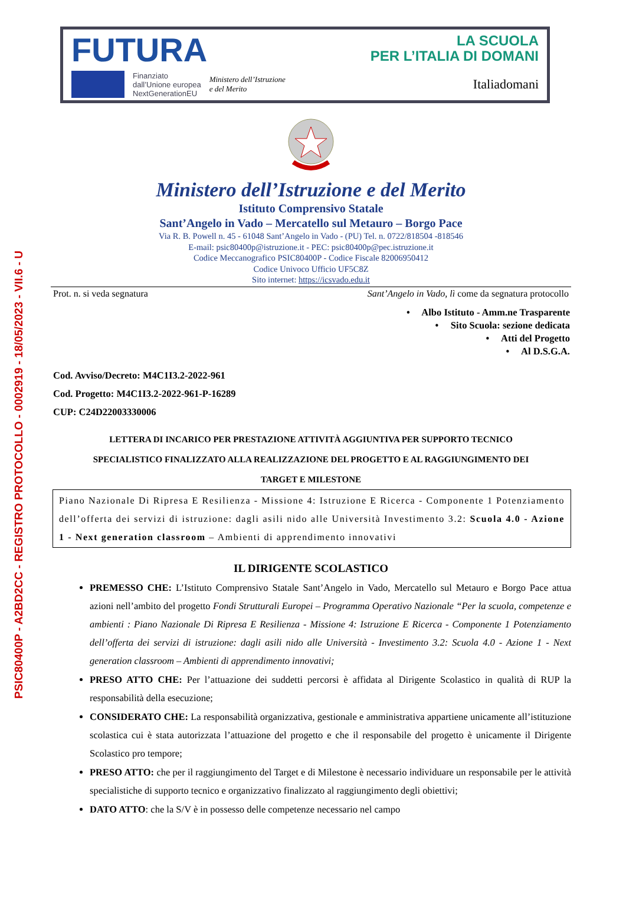PSIC80400P - A2BD2CC - REGISTRO PROTOCOLLO - 0002919 - 18/05/2023 - VII.6 - U
FUTURA
LA SCUOLA
PER L’ITALIA DI DOMANI
Finanziato
dall’Unione europea
NextGenerationEU
Ministero dell’Istruzione
e del Merito
Italiadomani
Ministero dell’Istruzione e del Merito
Istituto Comprensivo Statale
Sant’Angelo in Vado – Mercatello sul Metauro – Borgo Pace
Via R. B. Powell n. 45 - 61048 Sant’Angelo in Vado - (PU) Tel. n. 0722/818504 -818546
E-mail: psic80400p@istruzione.it - PEC: psic80400p@pec.istruzione.it
Codice Meccanografico PSIC80400P - Codice Fiscale 82006950412
Codice Univoco Ufficio UF5C8Z
Sito internet: https://icsvado.edu.it
Prot. n. si veda segnatura Sant’Angelo in Vado, lì come da segnatura protocollo
• Albo Istituto - Amm.ne Trasparente
• Sito Scuola: sezione dedicata
• Atti del Progetto
• Al D.S.G.A.
Cod. Avviso/Decreto: M4C1I3.2-2022-961
Cod. Progetto: M4C1I3.2-2022-961-P-16289
CUP: C24D22003330006
LETTERA DI INCARICO PER PRESTAZIONE ATTIVITÀ AGGIUNTIVA PER SUPPORTO TECNICO
SPECIALISTICO FINALIZZATO ALLA REALIZZAZIONE DEL PROGETTO E AL RAGGIUNGIMENTO DEI
TARGET E MILESTONE
Piano Nazionale Di Ripresa E Resilienza - Missione 4: Istruzione E Ricerca - Componente 1 Potenziamento dell’offerta dei servizi di istruzione: dagli asili nido alle Università Investimento 3.2: Scuola 4.0 - Azione 1 - Next generation classroom – Ambienti di apprendimento innovativi
IL DIRIGENTE SCOLASTICO
PREMESSO CHE: L’Istituto Comprensivo Statale Sant’Angelo in Vado, Mercatello sul Metauro e Borgo Pace attua azioni nell’ambito del progetto Fondi Strutturali Europei – Programma Operativo Nazionale “Per la scuola, competenze e ambienti : Piano Nazionale Di Ripresa E Resilienza - Missione 4: Istruzione E Ricerca - Componente 1 Potenziamento dell’offerta dei servizi di istruzione: dagli asili nido alle Università - Investimento 3.2: Scuola 4.0 - Azione 1 - Next generation classroom – Ambienti di apprendimento innovativi;
PRESO ATTO CHE: Per l’attuazione dei suddetti percorsi è affidata al Dirigente Scolastico in qualità di RUP la responsabilità della esecuzione;
CONSIDERATO CHE: La responsabilità organizzativa, gestionale e amministrativa appartiene unicamente all’istituzione scolastica cui è stata autorizzata l’attuazione del progetto e che il responsabile del progetto è unicamente il Dirigente Scolastico pro tempore;
PRESO ATTO: che per il raggiungimento del Target e di Milestone è necessario individuare un responsabile per le attività specialistiche di supporto tecnico e organizzativo finalizzato al raggiungimento degli obiettivi;
DATO ATTO: che la S/V è in possesso delle competenze necessario nel campo